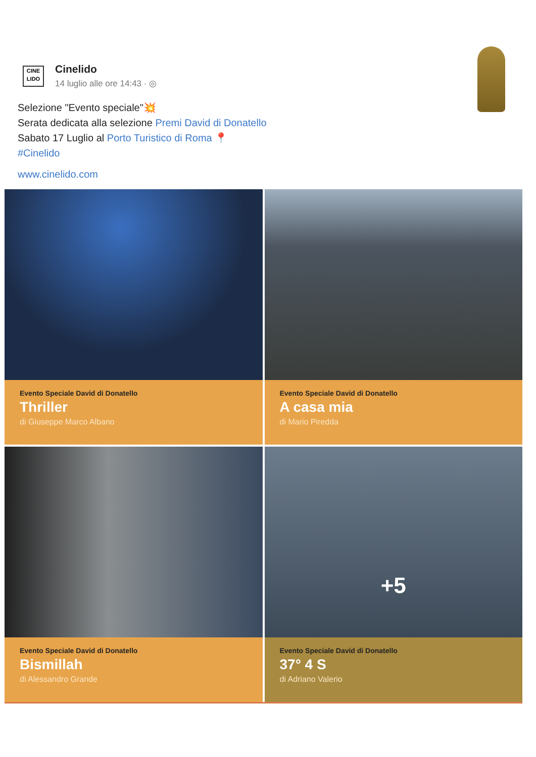CINE
LIDO
Cinelido
14 luglio alle ore 14:43 · ◎
Selezione "Evento speciale"💥
Serata dedicata alla selezione Premi David di Donatello
Sabato 17 Luglio al Porto Turistico di Roma 📍
#Cinelido
www.cinelido.com
Evento Speciale David di Donatello
Thriller
di Giuseppe Marco Albano
Evento Speciale David di Donatello
A casa mia
di Mario Piredda
Evento Speciale David di Donatello
Bismillah
di Alessandro Grande
+5
Evento Speciale David di Donatello
37° 4 S
di Adriano Valerio